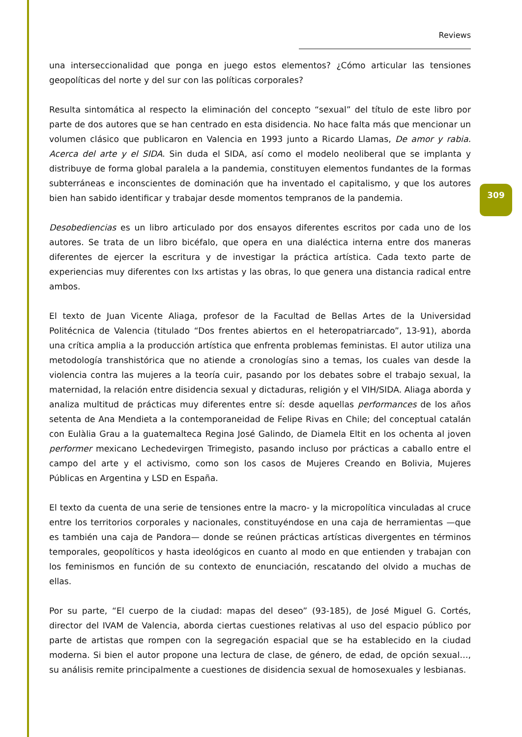Reviews
una interseccionalidad que ponga en juego estos elementos? ¿Cómo articular las tensiones geopolíticas del norte y del sur con las políticas corporales?
Resulta sintomática al respecto la eliminación del concepto “sexual” del título de este libro por parte de dos autores que se han centrado en esta disidencia. No hace falta más que mencionar un volumen clásico que publicaron en Valencia en 1993 junto a Ricardo Llamas, De amor y rabia. Acerca del arte y el SIDA. Sin duda el SIDA, así como el modelo neoliberal que se implanta y distribuye de forma global paralela a la pandemia, constituyen elementos fundantes de la formas subterráneas e inconscientes de dominación que ha inventado el capitalismo, y que los autores bien han sabido identificar y trabajar desde momentos tempranos de la pandemia.
Desobediencias es un libro articulado por dos ensayos diferentes escritos por cada uno de los autores. Se trata de un libro bicéfalo, que opera en una dialéctica interna entre dos maneras diferentes de ejercer la escritura y de investigar la práctica artística. Cada texto parte de experiencias muy diferentes con lxs artistas y las obras, lo que genera una distancia radical entre ambos.
El texto de Juan Vicente Aliaga, profesor de la Facultad de Bellas Artes de la Universidad Politécnica de Valencia (titulado “Dos frentes abiertos en el heteropatriarcado”, 13-91), aborda una crítica amplia a la producción artística que enfrenta problemas feministas. El autor utiliza una metodología transhistórica que no atiende a cronologías sino a temas, los cuales van desde la violencia contra las mujeres a la teoría cuir, pasando por los debates sobre el trabajo sexual, la maternidad, la relación entre disidencia sexual y dictaduras, religión y el VIH/SIDA. Aliaga aborda y analiza multitud de prácticas muy diferentes entre sí: desde aquellas performances de los años setenta de Ana Mendieta a la contemporaneidad de Felipe Rivas en Chile; del conceptual catalán con Eulàlia Grau a la guatemalteca Regina José Galindo, de Diamela Eltit en los ochenta al joven performer mexicano Lechedevirgen Trimegisto, pasando incluso por prácticas a caballo entre el campo del arte y el activismo, como son los casos de Mujeres Creando en Bolivia, Mujeres Públicas en Argentina y LSD en España.
El texto da cuenta de una serie de tensiones entre la macro- y la micropolítica vinculadas al cruce entre los territorios corporales y nacionales, constituyéndose en una caja de herramientas —que es también una caja de Pandora— donde se reúnen prácticas artísticas divergentes en términos temporales, geopolíticos y hasta ideológicos en cuanto al modo en que entienden y trabajan con los feminismos en función de su contexto de enunciación, rescatando del olvido a muchas de ellas.
Por su parte, “El cuerpo de la ciudad: mapas del deseo” (93-185), de José Miguel G. Cortés, director del IVAM de Valencia, aborda ciertas cuestiones relativas al uso del espacio público por parte de artistas que rompen con la segregación espacial que se ha establecido en la ciudad moderna. Si bien el autor propone una lectura de clase, de género, de edad, de opción sexual…, su análisis remite principalmente a cuestiones de disidencia sexual de homosexuales y lesbianas.
309